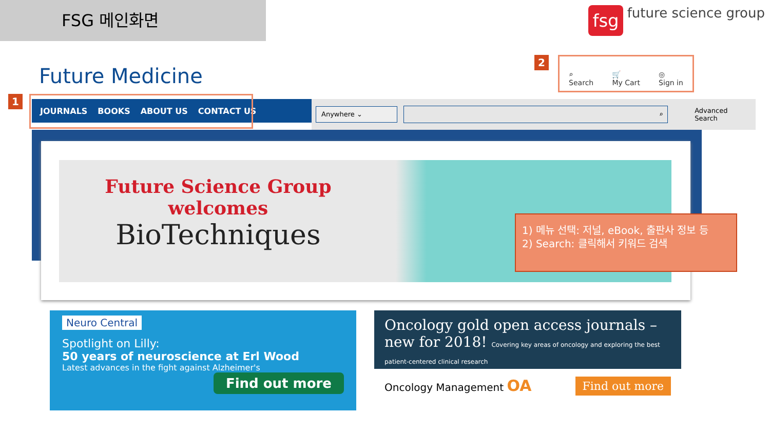FSG 메인화면 fsg future science group
Future Medicine
1 JOURNALS BOOKS ABOUT US CONTACT US
2
⌕
Search 🛒
My Cart ◎
Sign in
Anywhere ⌄
⌕
Advanced Search
Future Science Group
welcomes
BioTechniques
1) 메뉴 선택: 저널, eBook, 출판사 정보 등
2) Search: 클릭해서 키워드 검색
Neuro Central
Spotlight on Lilly:
50 years of neuroscience at Erl Wood
Latest advances in the fight against Alzheimer's
Find out more
Oncology gold open access journals – new for 2018! Covering key areas of oncology and exploring the best patient-centered clinical research
Oncology Management OA Find out more